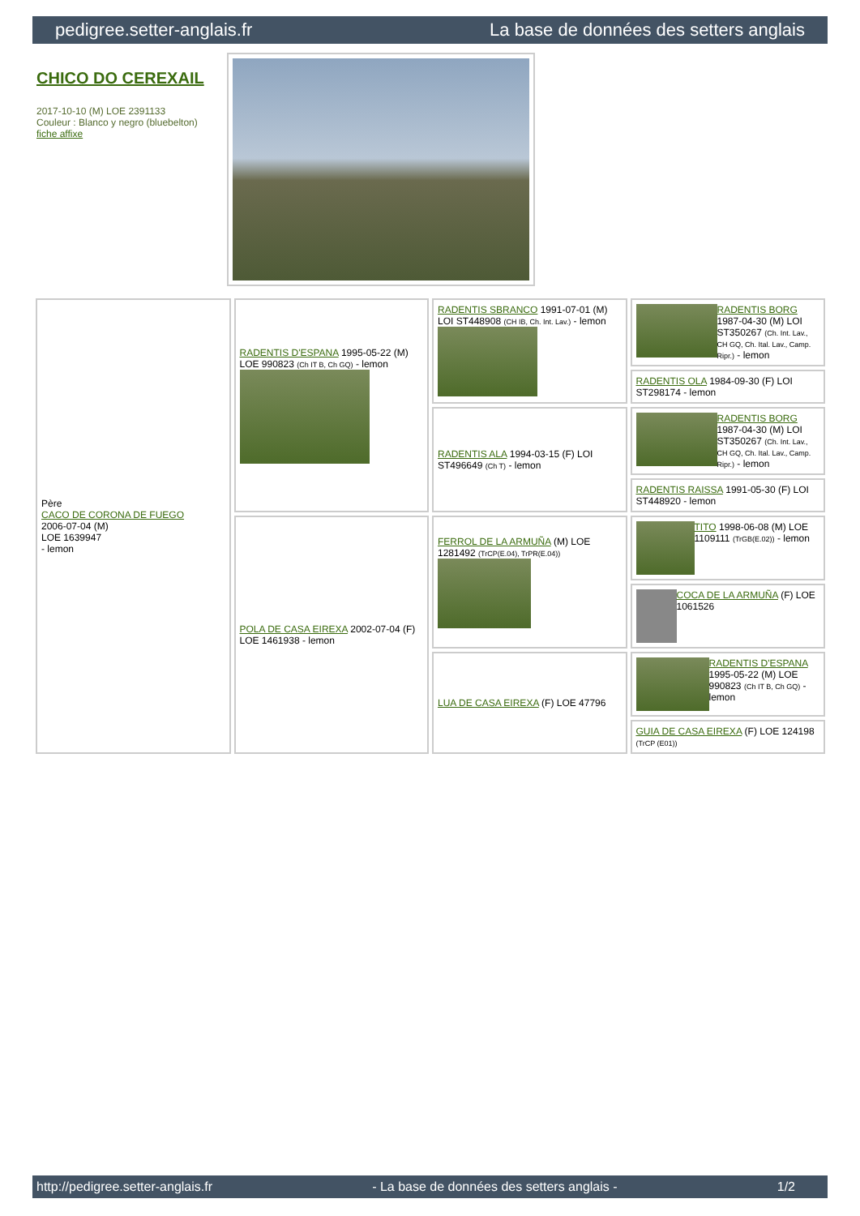pedigree.setter-anglais.fr La base de données des setters anglais
CHICO DO CEREXAIL
2017-10-10 (M) LOE 2391133
Couleur : Blanco y negro (bluebelton)
fiche affixe
| Père CACO DE CORONA DE FUEGO 2006-07-04 (M) LOE 1639947 - lemon | RADENTIS D'ESPANA 1995-05-22 (M) LOE 990823 (Ch IT B, Ch GQ) - lemon | RADENTIS SBRANCO 1991-07-01 (M) LOI ST448908 (CH IB, Ch. Int. Lav.) - lemon | RADENTIS BORG 1987-04-30 (M) LOI ST350267 (Ch. Int. Lav., CH GQ, Ch. Ital. Lav., Camp. Ripr.) - lemon |
| | | | RADENTIS OLA 1984-09-30 (F) LOI ST298174 - lemon |
| | | RADENTIS ALA 1994-03-15 (F) LOI ST496649 (Ch T) - lemon | RADENTIS BORG 1987-04-30 (M) LOI ST350267 (Ch. Int. Lav., CH GQ, Ch. Ital. Lav., Camp. Ripr.) - lemon |
| | | | RADENTIS RAISSA 1991-05-30 (F) LOI ST448920 - lemon |
| | POLA DE CASA EIREXA 2002-07-04 (F) LOE 1461938 - lemon | FERROL DE LA ARMUÑA (M) LOE 1281492 (TrCP(E.04), TrPR(E.04)) | TITO 1998-06-08 (M) LOE 1109111 (TrGB(E.02)) - lemon |
| | | | COCA DE LA ARMUÑA (F) LOE 1061526 |
| | | LUA DE CASA EIREXA (F) LOE 47796 | RADENTIS D'ESPANA 1995-05-22 (M) LOE 990823 (Ch IT B, Ch GQ) - lemon |
| | | | GUIA DE CASA EIREXA (F) LOE 124198 (TrCP (E01)) |
http://pedigree.setter-anglais.fr - La base de données des setters anglais - 1/2